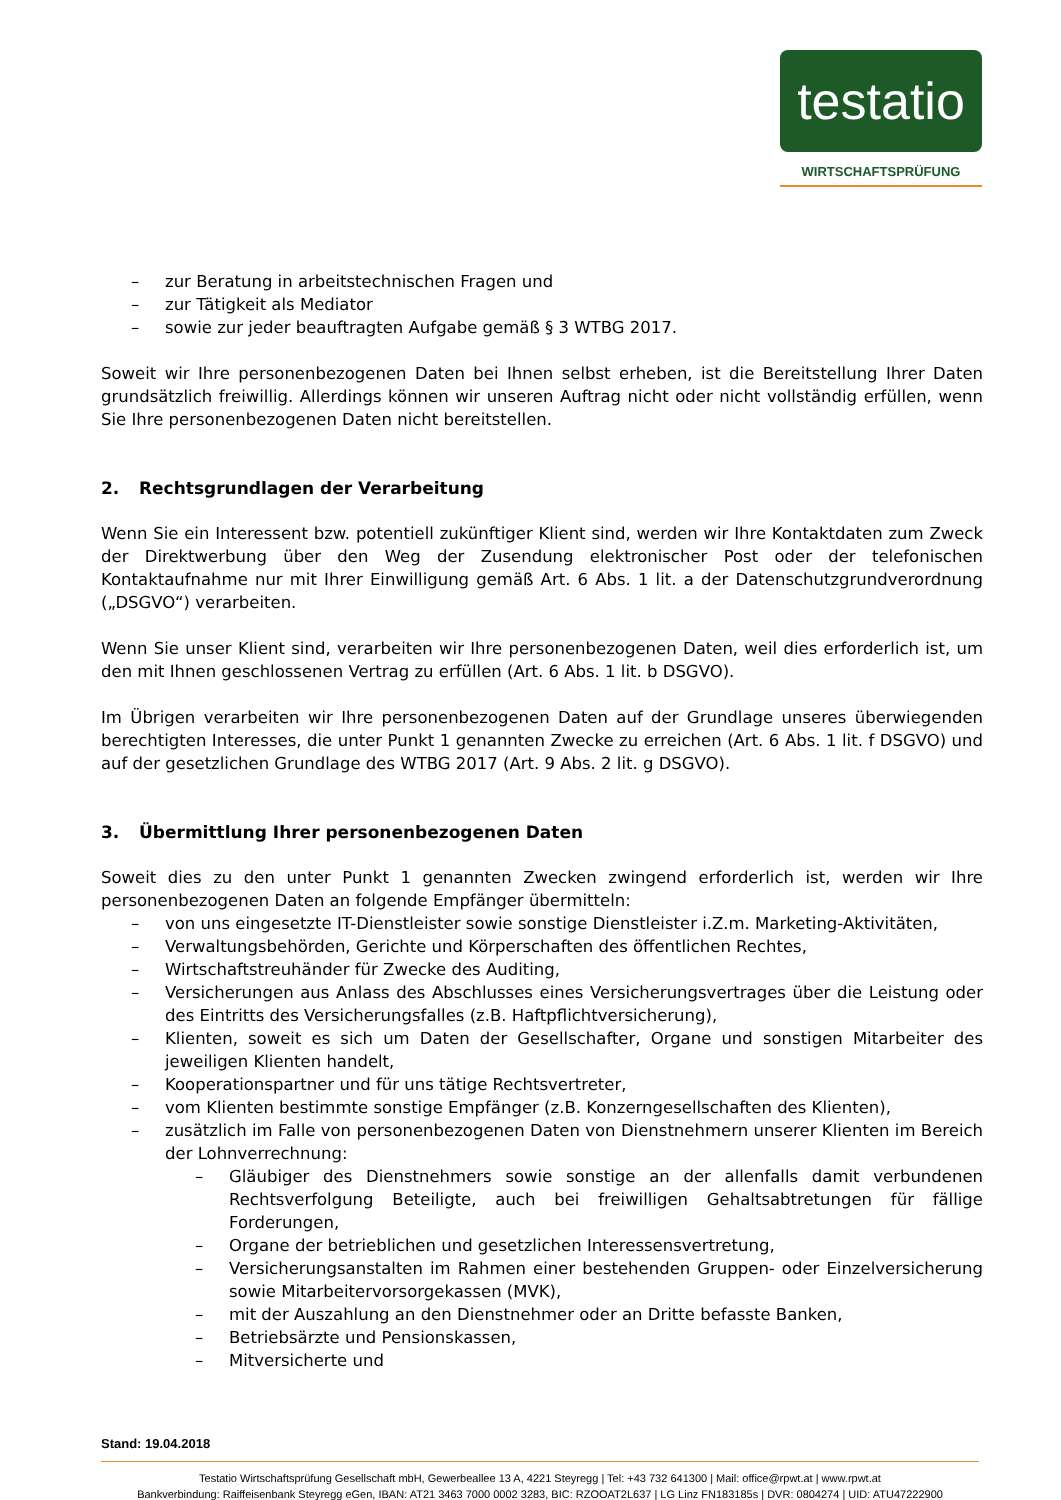testatio
WIRTSCHAFTSPRÜFUNG
– zur Beratung in arbeitstechnischen Fragen und
– zur Tätigkeit als Mediator
– sowie zur jeder beauftragten Aufgabe gemäß § 3 WTBG 2017.
Soweit wir Ihre personenbezogenen Daten bei Ihnen selbst erheben, ist die Bereitstellung Ihrer Daten grundsätzlich freiwillig. Allerdings können wir unseren Auftrag nicht oder nicht vollständig erfüllen, wenn Sie Ihre personenbezogenen Daten nicht bereitstellen.
2. Rechtsgrundlagen der Verarbeitung
Wenn Sie ein Interessent bzw. potentiell zukünftiger Klient sind, werden wir Ihre Kontaktdaten zum Zweck der Direktwerbung über den Weg der Zusendung elektronischer Post oder der telefonischen Kontaktaufnahme nur mit Ihrer Einwilligung gemäß Art. 6 Abs. 1 lit. a der Datenschutzgrundverordnung („DSGVO“) verarbeiten.
Wenn Sie unser Klient sind, verarbeiten wir Ihre personenbezogenen Daten, weil dies erforderlich ist, um den mit Ihnen geschlossenen Vertrag zu erfüllen (Art. 6 Abs. 1 lit. b DSGVO).
Im Übrigen verarbeiten wir Ihre personenbezogenen Daten auf der Grundlage unseres überwiegenden berechtigten Interesses, die unter Punkt 1 genannten Zwecke zu erreichen (Art. 6 Abs. 1 lit. f DSGVO) und auf der gesetzlichen Grundlage des WTBG 2017 (Art. 9 Abs. 2 lit. g DSGVO).
3. Übermittlung Ihrer personenbezogenen Daten
Soweit dies zu den unter Punkt 1 genannten Zwecken zwingend erforderlich ist, werden wir Ihre personenbezogenen Daten an folgende Empfänger übermitteln:
– von uns eingesetzte IT-Dienstleister sowie sonstige Dienstleister i.Z.m. Marketing-Aktivitäten,
– Verwaltungsbehörden, Gerichte und Körperschaften des öffentlichen Rechtes,
– Wirtschaftstreuhänder für Zwecke des Auditing,
– Versicherungen aus Anlass des Abschlusses eines Versicherungsvertrages über die Leistung oder des Eintritts des Versicherungsfalles (z.B. Haftpflichtversicherung),
– Klienten, soweit es sich um Daten der Gesellschafter, Organe und sonstigen Mitarbeiter des jeweiligen Klienten handelt,
– Kooperationspartner und für uns tätige Rechtsvertreter,
– vom Klienten bestimmte sonstige Empfänger (z.B. Konzerngesellschaften des Klienten),
– zusätzlich im Falle von personenbezogenen Daten von Dienstnehmern unserer Klienten im Bereich der Lohnverrechnung:
– Gläubiger des Dienstnehmers sowie sonstige an der allenfalls damit verbundenen Rechtsverfolgung Beteiligte, auch bei freiwilligen Gehaltsabtretungen für fällige Forderungen,
– Organe der betrieblichen und gesetzlichen Interessensvertretung,
– Versicherungsanstalten im Rahmen einer bestehenden Gruppen- oder Einzelversicherung sowie Mitarbeitervorsorgekassen (MVK),
– mit der Auszahlung an den Dienstnehmer oder an Dritte befasste Banken,
– Betriebsärzte und Pensionskassen,
– Mitversicherte und
Stand: 19.04.2018
Testatio Wirtschaftsprüfung Gesellschaft mbH, Gewerbeallee 13 A, 4221 Steyregg | Tel: +43 732 641300 | Mail: office@rpwt.at | www.rpwt.at
Bankverbindung: Raiffeisenbank Steyregg eGen, IBAN: AT21 3463 7000 0002 3283, BIC: RZOOAT2L637 | LG Linz FN183185s | DVR: 0804274 | UID: ATU47222900